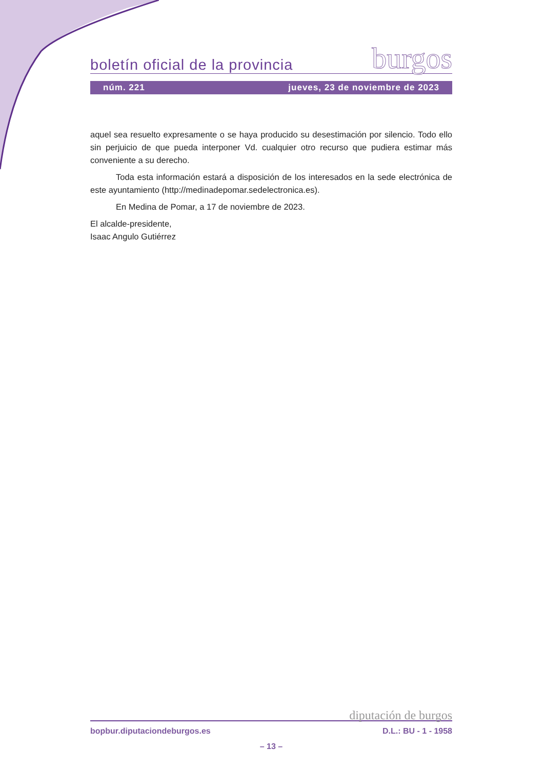boletín oficial de la provincia burgos
núm. 221 jueves, 23 de noviembre de 2023
aquel sea resuelto expresamente o se haya producido su desestimación por silencio. Todo ello sin perjuicio de que pueda interponer Vd. cualquier otro recurso que pudiera estimar más conveniente a su derecho.
Toda esta información estará a disposición de los interesados en la sede electrónica de este ayuntamiento (http://medinadepomar.sedelectronica.es).
En Medina de Pomar, a 17 de noviembre de 2023.
El alcalde-presidente,
Isaac Angulo Gutiérrez
diputación de burgos
bopbur.diputaciondeburgos.es D.L.: BU - 1 - 1958
– 13 –